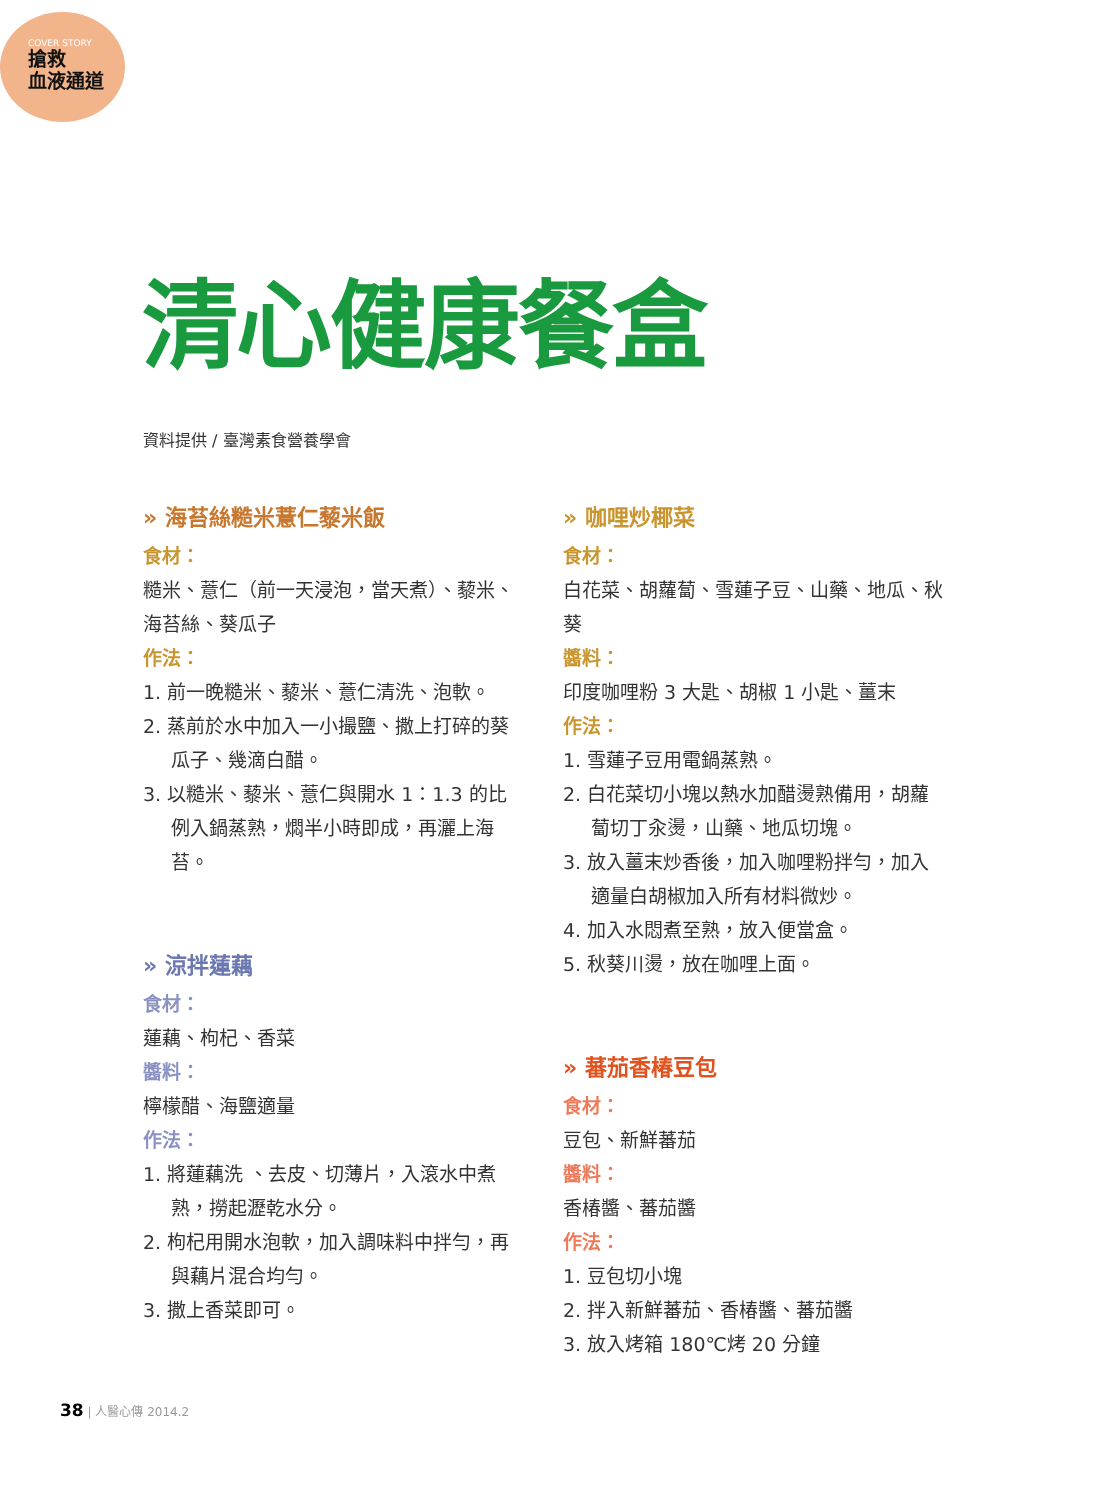COVER STORY
搶救
血液通道
清心健康餐盒
資料提供 / 臺灣素食營養學會
» 海苔絲糙米薏仁藜米飯
食材：
糙米、薏仁（前一天浸泡，當天煮）、藜米、海苔絲、葵瓜子
作法：
1. 前一晚糙米、藜米、薏仁清洗、泡軟。
2. 蒸前於水中加入一小撮鹽、撒上打碎的葵瓜子、幾滴白醋。
3. 以糙米、藜米、薏仁與開水 1：1.3 的比例入鍋蒸熟，燜半小時即成，再灑上海苔。
» 涼拌蓮藕
食材：
蓮藕、枸杞、香菜
醬料：
檸檬醋、海鹽適量
作法：
1. 將蓮藕洗 、去皮、切薄片，入滾水中煮熟，撈起瀝乾水分。
2. 枸杞用開水泡軟，加入調味料中拌勻，再與藕片混合均勻。
3. 撒上香菜即可。
» 咖哩炒椰菜
食材：
白花菜、胡蘿蔔、雪蓮子豆、山藥、地瓜、秋葵
醬料：
印度咖哩粉 3 大匙、胡椒 1 小匙、薑末
作法：
1. 雪蓮子豆用電鍋蒸熟。
2. 白花菜切小塊以熱水加醋燙熟備用，胡蘿蔔切丁汆燙，山藥、地瓜切塊。
3. 放入薑末炒香後，加入咖哩粉拌勻，加入適量白胡椒加入所有材料微炒。
4. 加入水悶煮至熟，放入便當盒。
5. 秋葵川燙，放在咖哩上面。
» 蕃茄香椿豆包
食材：
豆包、新鮮蕃茄
醬料：
香椿醬、蕃茄醬
作法：
1. 豆包切小塊
2. 拌入新鮮蕃茄、香椿醬、蕃茄醬
3. 放入烤箱 180℃烤 20 分鐘
38 | 人醫心傳 2014.2